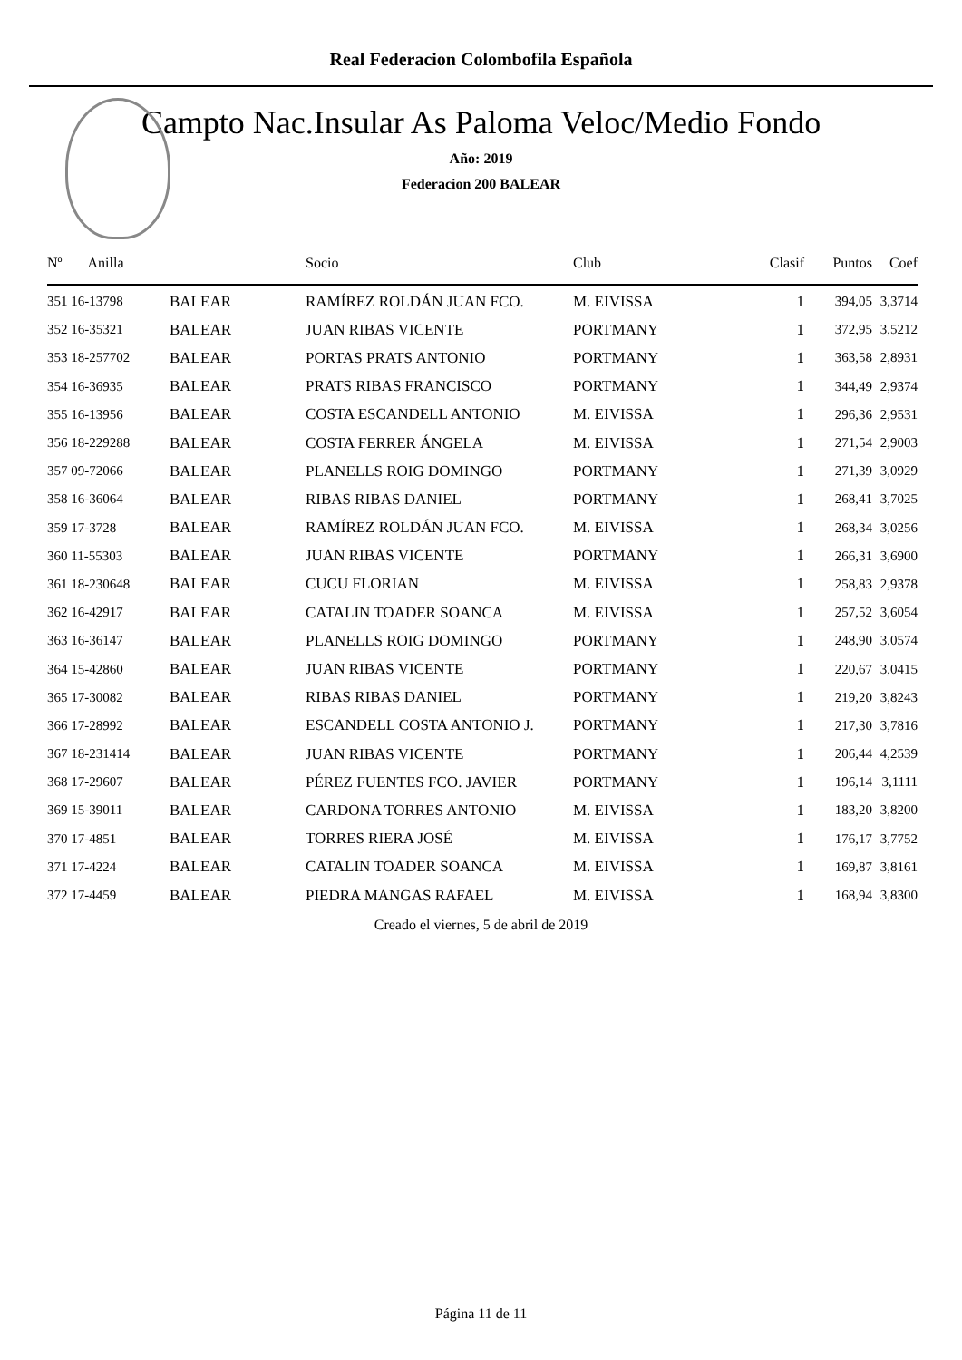Real Federacion Colombofila Española
Campto Nac.Insular As Paloma Veloc/Medio Fondo
Año: 2019
Federacion 200 BALEAR
| Nº Anilla | | Socio | Club | Clasif | Puntos | Coef |
| --- | --- | --- | --- | --- | --- | --- |
| 351 16-13798 | BALEAR | RAMÍREZ ROLDÁN JUAN FCO. | M. EIVISSA | 1 | 394,05 | 3,3714 |
| 352 16-35321 | BALEAR | JUAN RIBAS VICENTE | PORTMANY | 1 | 372,95 | 3,5212 |
| 353 18-257702 | BALEAR | PORTAS PRATS ANTONIO | PORTMANY | 1 | 363,58 | 2,8931 |
| 354 16-36935 | BALEAR | PRATS RIBAS FRANCISCO | PORTMANY | 1 | 344,49 | 2,9374 |
| 355 16-13956 | BALEAR | COSTA ESCANDELL ANTONIO | M. EIVISSA | 1 | 296,36 | 2,9531 |
| 356 18-229288 | BALEAR | COSTA FERRER ÁNGELA | M. EIVISSA | 1 | 271,54 | 2,9003 |
| 357 09-72066 | BALEAR | PLANELLS ROIG DOMINGO | PORTMANY | 1 | 271,39 | 3,0929 |
| 358 16-36064 | BALEAR | RIBAS RIBAS DANIEL | PORTMANY | 1 | 268,41 | 3,7025 |
| 359 17-3728 | BALEAR | RAMÍREZ ROLDÁN JUAN FCO. | M. EIVISSA | 1 | 268,34 | 3,0256 |
| 360 11-55303 | BALEAR | JUAN RIBAS VICENTE | PORTMANY | 1 | 266,31 | 3,6900 |
| 361 18-230648 | BALEAR | CUCU FLORIAN | M. EIVISSA | 1 | 258,83 | 2,9378 |
| 362 16-42917 | BALEAR | CATALIN TOADER SOANCA | M. EIVISSA | 1 | 257,52 | 3,6054 |
| 363 16-36147 | BALEAR | PLANELLS ROIG DOMINGO | PORTMANY | 1 | 248,90 | 3,0574 |
| 364 15-42860 | BALEAR | JUAN RIBAS VICENTE | PORTMANY | 1 | 220,67 | 3,0415 |
| 365 17-30082 | BALEAR | RIBAS RIBAS DANIEL | PORTMANY | 1 | 219,20 | 3,8243 |
| 366 17-28992 | BALEAR | ESCANDELL COSTA ANTONIO J. | PORTMANY | 1 | 217,30 | 3,7816 |
| 367 18-231414 | BALEAR | JUAN RIBAS VICENTE | PORTMANY | 1 | 206,44 | 4,2539 |
| 368 17-29607 | BALEAR | PÉREZ FUENTES FCO. JAVIER | PORTMANY | 1 | 196,14 | 3,1111 |
| 369 15-39011 | BALEAR | CARDONA TORRES ANTONIO | M. EIVISSA | 1 | 183,20 | 3,8200 |
| 370 17-4851 | BALEAR | TORRES RIERA JOSÉ | M. EIVISSA | 1 | 176,17 | 3,7752 |
| 371 17-4224 | BALEAR | CATALIN TOADER SOANCA | M. EIVISSA | 1 | 169,87 | 3,8161 |
| 372 17-4459 | BALEAR | PIEDRA MANGAS RAFAEL | M. EIVISSA | 1 | 168,94 | 3,8300 |
Creado el viernes, 5 de abril de 2019
Página 11 de 11